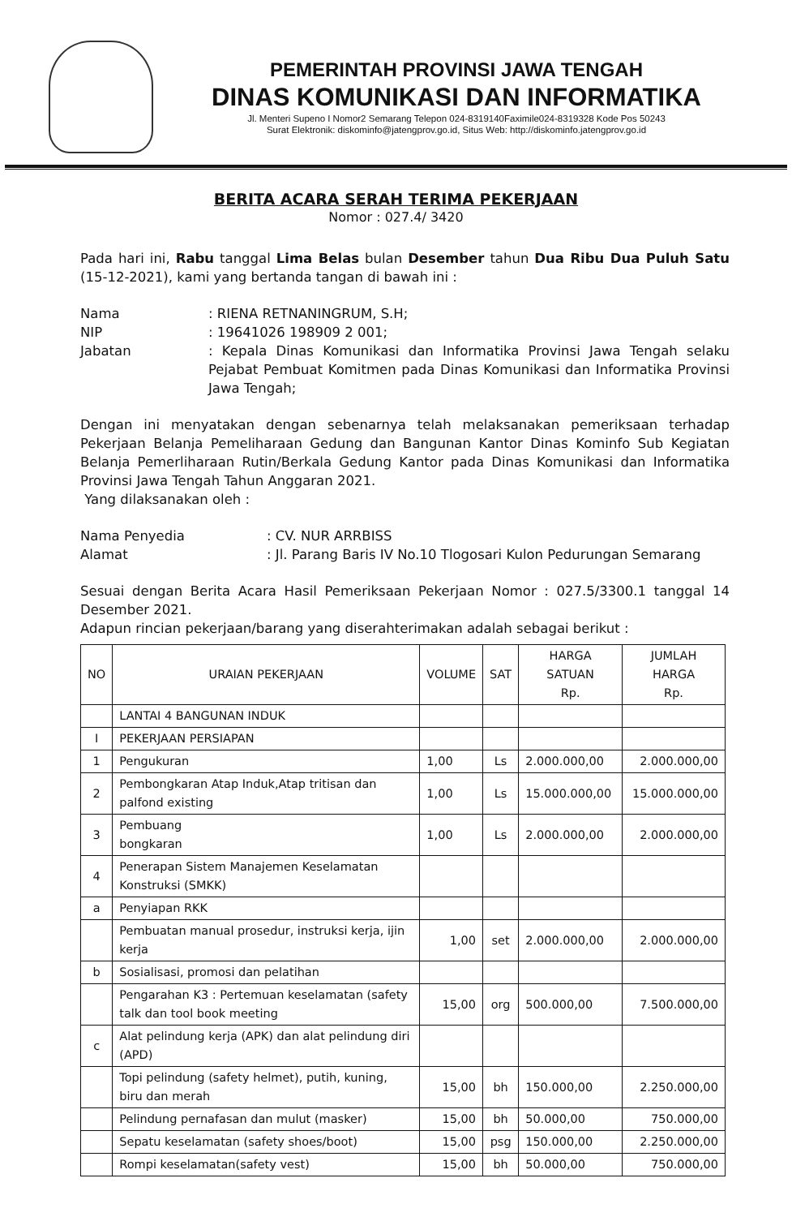PEMERINTAH PROVINSI JAWA TENGAH
DINAS KOMUNIKASI DAN INFORMATIKA
Jl. Menteri Supeno I Nomor2 Semarang Telepon 024-8319140Faximile024-8319328 Kode Pos 50243
Surat Elektronik: diskominfo@jatengprov.go.id, Situs Web: http://diskominfo.jatengprov.go.id
BERITA ACARA SERAH TERIMA PEKERJAAN
Nomor : 027.4/ 3420
Pada hari ini, Rabu tanggal Lima Belas bulan Desember tahun Dua Ribu Dua Puluh Satu (15-12-2021), kami yang bertanda tangan di bawah ini :
Nama
: RIENA RETNANINGRUM, S.H;
NIP
: 19641026 198909 2 001;
Jabatan
: Kepala Dinas Komunikasi dan Informatika Provinsi Jawa Tengah selaku Pejabat Pembuat Komitmen pada Dinas Komunikasi dan Informatika Provinsi Jawa Tengah;
Dengan ini menyatakan dengan sebenarnya telah melaksanakan pemeriksaan terhadap Pekerjaan Belanja Pemeliharaan Gedung dan Bangunan Kantor Dinas Kominfo Sub Kegiatan Belanja Pemerliharaan Rutin/Berkala Gedung Kantor pada Dinas Komunikasi dan Informatika Provinsi Jawa Tengah Tahun Anggaran 2021.
Yang dilaksanakan oleh :
Nama Penyedia
: CV. NUR ARRBISS
Alamat
: Jl. Parang Baris IV No.10 Tlogosari Kulon Pedurungan Semarang
Sesuai dengan Berita Acara Hasil Pemeriksaan Pekerjaan Nomor : 027.5/3300.1 tanggal 14 Desember 2021.
Adapun rincian pekerjaan/barang yang diserahterimakan adalah sebagai berikut :
| NO | URAIAN PEKERJAAN | VOLUME | SAT | HARGA SATUAN Rp. | JUMLAH HARGA Rp. |
| --- | --- | --- | --- | --- | --- |
| | LANTAI 4 BANGUNAN INDUK | | | | |
| I | PEKERJAAN PERSIAPAN | | | | |
| 1 | Pengukuran | 1,00 | Ls | 2.000.000,00 | 2.000.000,00 |
| 2 | Pembongkaran Atap Induk,Atap tritisan dan palfond existing | 1,00 | Ls | 15.000.000,00 | 15.000.000,00 |
| 3 | Pembuang bongkaran | 1,00 | Ls | 2.000.000,00 | 2.000.000,00 |
| 4 | Penerapan Sistem Manajemen Keselamatan Konstruksi (SMKK) | | | | |
| a | Penyiapan RKK | | | | |
| | Pembuatan manual prosedur, instruksi kerja, ijin kerja | 1,00 | set | 2.000.000,00 | 2.000.000,00 |
| b | Sosialisasi, promosi dan pelatihan | | | | |
| | Pengarahan K3 : Pertemuan keselamatan (safety talk dan tool book meeting | 15,00 | org | 500.000,00 | 7.500.000,00 |
| c | Alat pelindung kerja (APK) dan alat pelindung diri (APD) | | | | |
| | Topi pelindung (safety helmet), putih, kuning, biru dan merah | 15,00 | bh | 150.000,00 | 2.250.000,00 |
| | Pelindung pernafasan dan mulut (masker) | 15,00 | bh | 50.000,00 | 750.000,00 |
| | Sepatu keselamatan (safety shoes/boot) | 15,00 | psg | 150.000,00 | 2.250.000,00 |
| | Rompi keselamatan(safety vest) | 15,00 | bh | 50.000,00 | 750.000,00 |